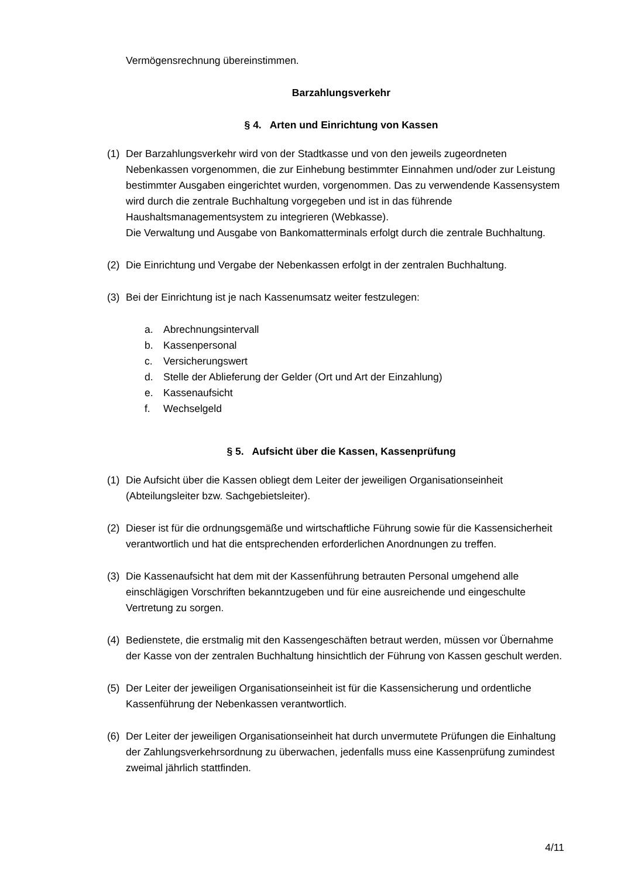Vermögensrechnung übereinstimmen.
Barzahlungsverkehr
§ 4. Arten und Einrichtung von Kassen
(1) Der Barzahlungsverkehr wird von der Stadtkasse und von den jeweils zugeordneten Nebenkassen vorgenommen, die zur Einhebung bestimmter Einnahmen und/oder zur Leistung bestimmter Ausgaben eingerichtet wurden, vorgenommen. Das zu verwendende Kassensystem wird durch die zentrale Buchhaltung vorgegeben und ist in das führende Haushaltsmanagementsystem zu integrieren (Webkasse).
Die Verwaltung und Ausgabe von Bankomatterminals erfolgt durch die zentrale Buchhaltung.
(2) Die Einrichtung und Vergabe der Nebenkassen erfolgt in der zentralen Buchhaltung.
(3) Bei der Einrichtung ist je nach Kassenumsatz weiter festzulegen:
a. Abrechnungsintervall
b. Kassenpersonal
c. Versicherungswert
d. Stelle der Ablieferung der Gelder (Ort und Art der Einzahlung)
e. Kassenaufsicht
f. Wechselgeld
§ 5. Aufsicht über die Kassen, Kassenprüfung
(1) Die Aufsicht über die Kassen obliegt dem Leiter der jeweiligen Organisationseinheit (Abteilungsleiter bzw. Sachgebietsleiter).
(2) Dieser ist für die ordnungsgemäße und wirtschaftliche Führung sowie für die Kassensicherheit verantwortlich und hat die entsprechenden erforderlichen Anordnungen zu treffen.
(3) Die Kassenaufsicht hat dem mit der Kassenführung betrauten Personal umgehend alle einschlägigen Vorschriften bekanntzugeben und für eine ausreichende und eingeschulte Vertretung zu sorgen.
(4) Bedienstete, die erstmalig mit den Kassengeschäften betraut werden, müssen vor Übernahme der Kasse von der zentralen Buchhaltung hinsichtlich der Führung von Kassen geschult werden.
(5) Der Leiter der jeweiligen Organisationseinheit ist für die Kassensicherung und ordentliche Kassenführung der Nebenkassen verantwortlich.
(6) Der Leiter der jeweiligen Organisationseinheit hat durch unvermutete Prüfungen die Einhaltung der Zahlungsverkehrsordnung zu überwachen, jedenfalls muss eine Kassenprüfung zumindest zweimal jährlich stattfinden.
4/11